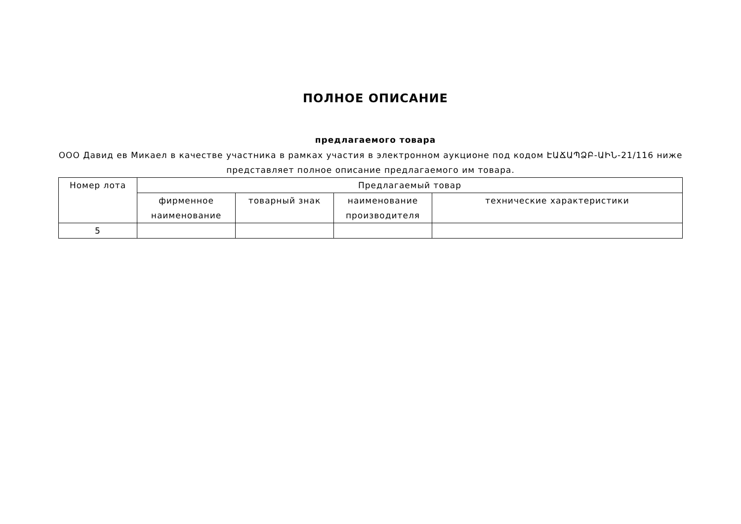ПОЛНОЕ ОПИСАНИЕ
предлагаемого товара
ООО Давид ев Микаел в качестве участника в рамках участия в электронном аукционе под кодом ԷԱՃԱՊՁԲ-ԱԻՆ-21/116 ниже представляет полное описание предлагаемого им товара.
| Номер лота | Предлагаемый товар | | | |
| --- | --- | --- | --- | --- |
| | фирменное наименование | товарный знак | наименование производителя | технические характеристики |
| 5 | | | | |